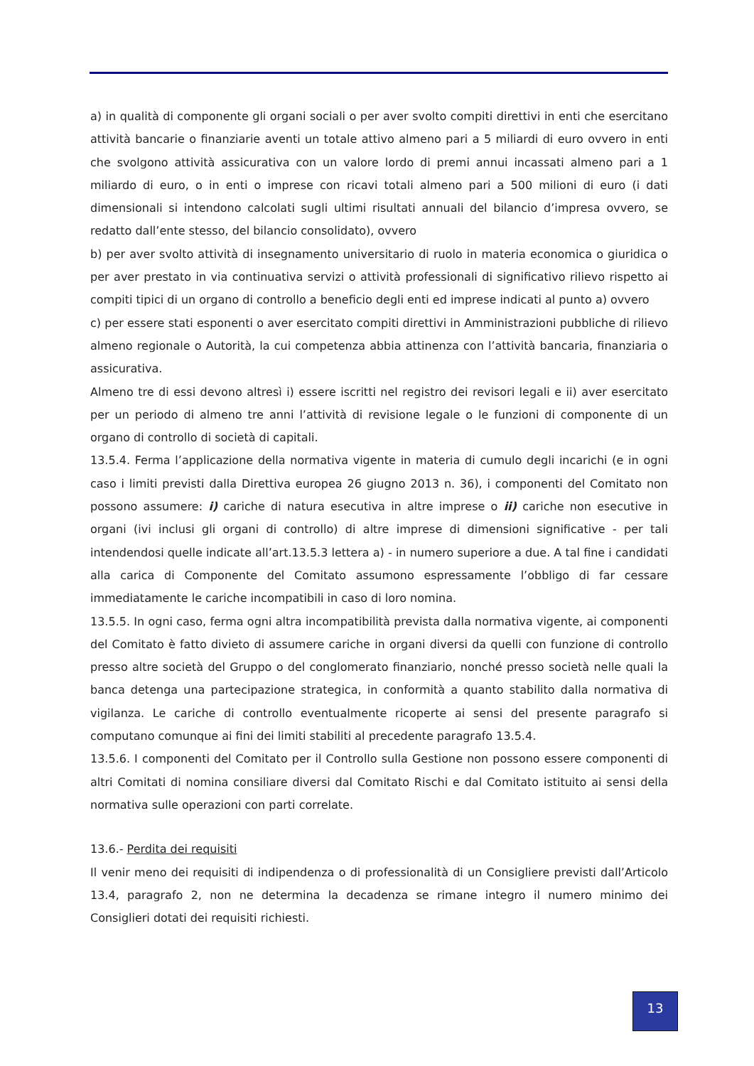a) in qualità di componente gli organi sociali o per aver svolto compiti direttivi in enti che esercitano attività bancarie o finanziarie aventi un totale attivo almeno pari a 5 miliardi di euro ovvero in enti che svolgono attività assicurativa con un valore lordo di premi annui incassati almeno pari a 1 miliardo di euro, o in enti o imprese con ricavi totali almeno pari a 500 milioni di euro (i dati dimensionali si intendono calcolati sugli ultimi risultati annuali del bilancio d’impresa ovvero, se redatto dall’ente stesso, del bilancio consolidato), ovvero
b) per aver svolto attività di insegnamento universitario di ruolo in materia economica o giuridica o per aver prestato in via continuativa servizi o attività professionali di significativo rilievo rispetto ai compiti tipici di un organo di controllo a beneficio degli enti ed imprese indicati al punto a) ovvero
c) per essere stati esponenti o aver esercitato compiti direttivi in Amministrazioni pubbliche di rilievo almeno regionale o Autorità, la cui competenza abbia attinenza con l’attività bancaria, finanziaria o assicurativa.
Almeno tre di essi devono altresì i) essere iscritti nel registro dei revisori legali e ii) aver esercitato per un periodo di almeno tre anni l’attività di revisione legale o le funzioni di componente di un organo di controllo di società di capitali.
13.5.4. Ferma l’applicazione della normativa vigente in materia di cumulo degli incarichi (e in ogni caso i limiti previsti dalla Direttiva europea 26 giugno 2013 n. 36), i componenti del Comitato non possono assumere: i) cariche di natura esecutiva in altre imprese o ii) cariche non esecutive in organi (ivi inclusi gli organi di controllo) di altre imprese di dimensioni significative - per tali intendendosi quelle indicate all’art.13.5.3 lettera a) - in numero superiore a due. A tal fine i candidati alla carica di Componente del Comitato assumono espressamente l’obbligo di far cessare immediatamente le cariche incompatibili in caso di loro nomina.
13.5.5. In ogni caso, ferma ogni altra incompatibilità prevista dalla normativa vigente, ai componenti del Comitato è fatto divieto di assumere cariche in organi diversi da quelli con funzione di controllo presso altre società del Gruppo o del conglomerato finanziario, nonché presso società nelle quali la banca detenga una partecipazione strategica, in conformità a quanto stabilito dalla normativa di vigilanza. Le cariche di controllo eventualmente ricoperte ai sensi del presente paragrafo si computano comunque ai fini dei limiti stabiliti al precedente paragrafo 13.5.4.
13.5.6. I componenti del Comitato per il Controllo sulla Gestione non possono essere componenti di altri Comitati di nomina consiliare diversi dal Comitato Rischi e dal Comitato istituito ai sensi della normativa sulle operazioni con parti correlate.
13.6.- Perdita dei requisiti
Il venir meno dei requisiti di indipendenza o di professionalità di un Consigliere previsti dall’Articolo 13.4, paragrafo 2, non ne determina la decadenza se rimane integro il numero minimo dei Consiglieri dotati dei requisiti richiesti.
13